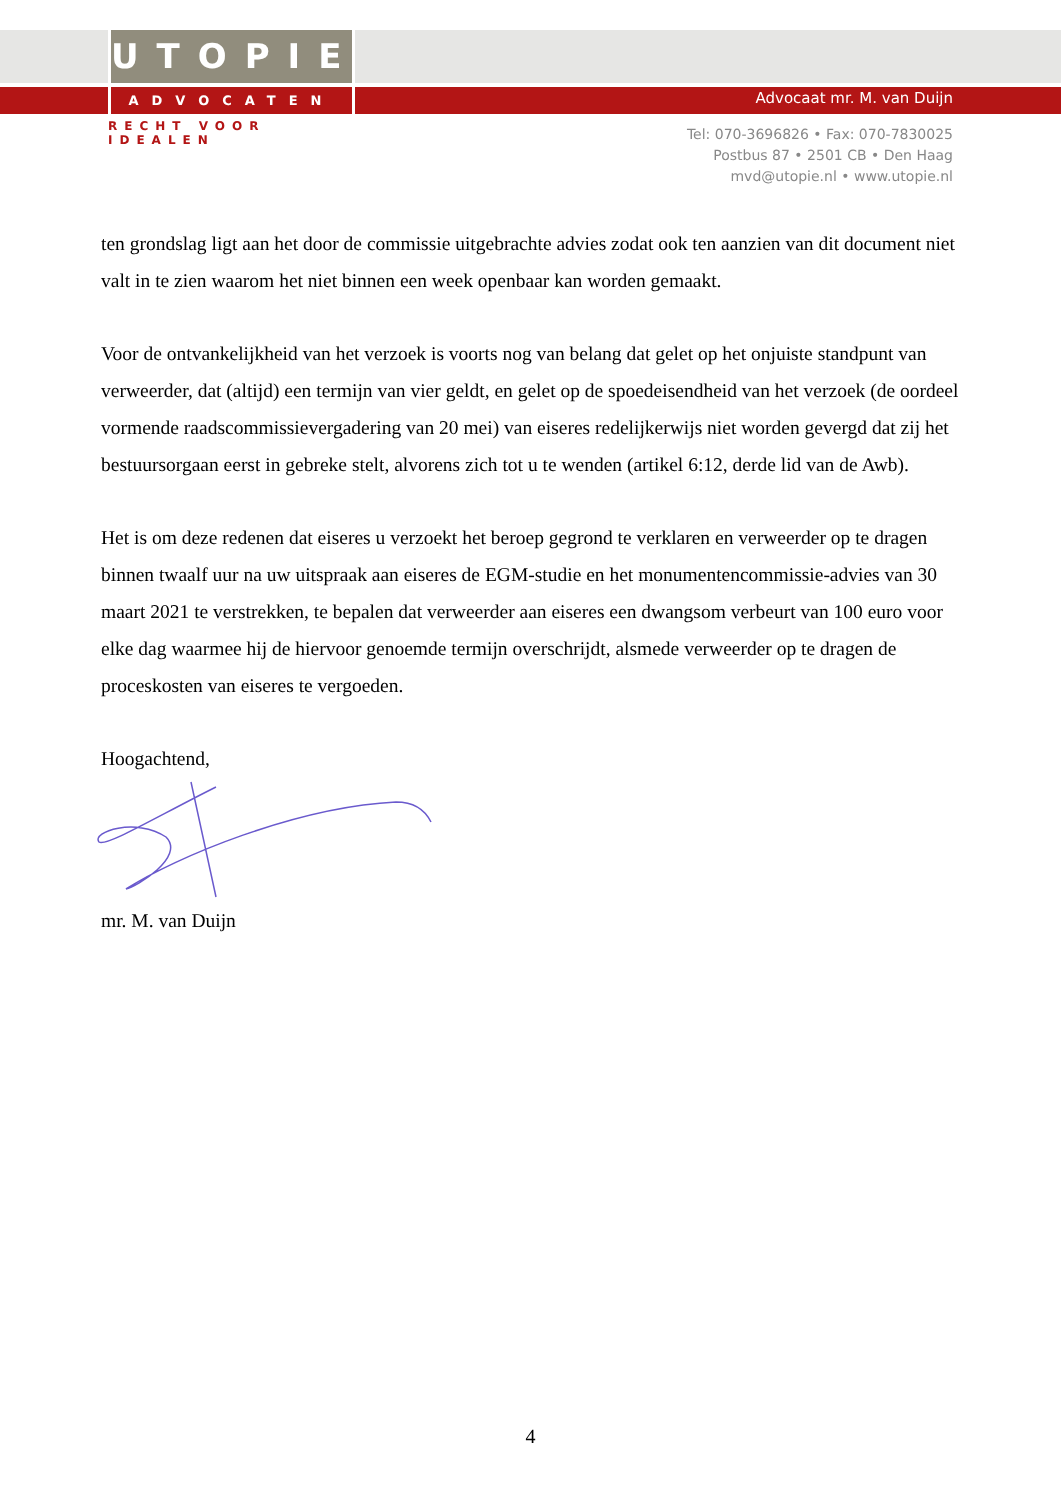UTOPIE
ADVOCATEN
RECHT VOOR IDEALEN
Advocaat mr. M. van Duijn
Tel: 070-3696826 • Fax: 070-7830025
Postbus 87 • 2501 CB • Den Haag
mvd@utopie.nl • www.utopie.nl
ten grondslag ligt aan het door de commissie uitgebrachte advies zodat ook ten aanzien van dit document niet valt in te zien waarom het niet binnen een week openbaar kan worden gemaakt.
Voor de ontvankelijkheid van het verzoek is voorts nog van belang dat gelet op het onjuiste standpunt van verweerder, dat (altijd) een termijn van vier geldt, en gelet op de spoedeisendheid van het verzoek (de oordeel vormende raadscommissievergadering van 20 mei) van eiseres redelijkerwijs niet worden gevergd dat zij het bestuursorgaan eerst in gebreke stelt, alvorens zich tot u te wenden (artikel 6:12, derde lid van de Awb).
Het is om deze redenen dat eiseres u verzoekt het beroep gegrond te verklaren en verweerder op te dragen binnen twaalf uur na uw uitspraak aan eiseres de EGM-studie en het monumentencommissie-advies van 30 maart 2021 te verstrekken, te bepalen dat verweerder aan eiseres een dwangsom verbeurt van 100 euro voor elke dag waarmee hij de hiervoor genoemde termijn overschrijdt, alsmede verweerder op te dragen de proceskosten van eiseres te vergoeden.
Hoogachtend,
mr. M. van Duijn
4